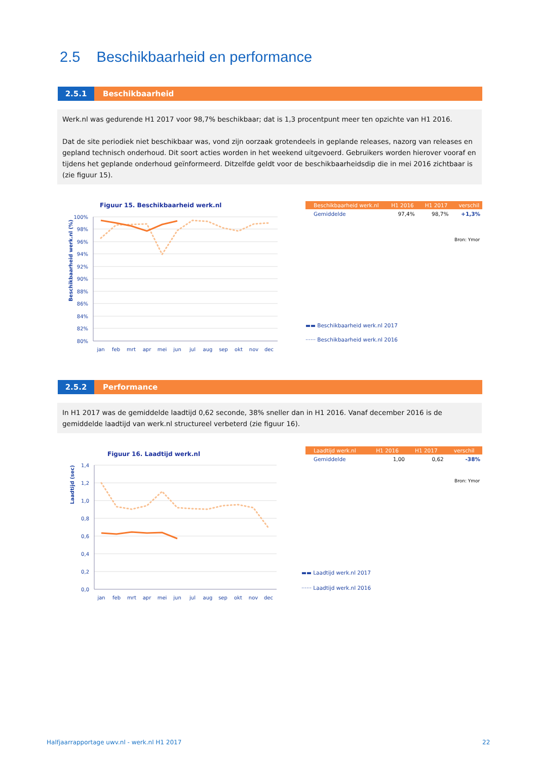2.5 Beschikbaarheid en performance
2.5.1 Beschikbaarheid
Werk.nl was gedurende H1 2017 voor 98,7% beschikbaar; dat is 1,3 procentpunt meer ten opzichte van H1 2016.
Dat de site periodiek niet beschikbaar was, vond zijn oorzaak grotendeels in geplande releases, nazorg van releases en gepland technisch onderhoud. Dit soort acties worden in het weekend uitgevoerd. Gebruikers worden hierover vooraf en tijdens het geplande onderhoud geïnformeerd. Ditzelfde geldt voor de beschikbaarheidsdip die in mei 2016 zichtbaar is (zie figuur 15).
Figuur 15. Beschikbaarheid werk.nl
Beschikbaarheid werk.nl (%)
100%
98%
96%
94%
92%
90%
88%
86%
84%
82%
80%
jan
feb
mrt
apr
mei
jun
jul
aug
sep
okt
nov
dec
| Beschikbaarheid werk.nl | H1 2016 | H1 2017 | verschil |
| --- | --- | --- | --- |
| Gemiddelde | 97,4% | 98,7% | +1,3% |
Bron: Ymor
▬▬ Beschikbaarheid werk.nl 2017
······ Beschikbaarheid werk.nl 2016
2.5.2 Performance
In H1 2017 was de gemiddelde laadtijd 0,62 seconde, 38% sneller dan in H1 2016. Vanaf december 2016 is de gemiddelde laadtijd van werk.nl structureel verbeterd (zie figuur 16).
Figuur 16. Laadtijd werk.nl
Laadtijd (sec)
1,4
1,2
1,0
0,8
0,6
0,4
0,2
0,0
jan
feb
mrt
apr
mei
jun
jul
aug
sep
okt
nov
dec
| Laadtijd werk.nl | H1 2016 | H1 2017 | verschil |
| --- | --- | --- | --- |
| Gemiddelde | 1,00 | 0,62 | -38% |
Bron: Ymor
▬▬ Laadtijd werk.nl 2017
······ Laadtijd werk.nl 2016
Halfjaarrapportage uwv.nl - werk.nl H1 2017
22